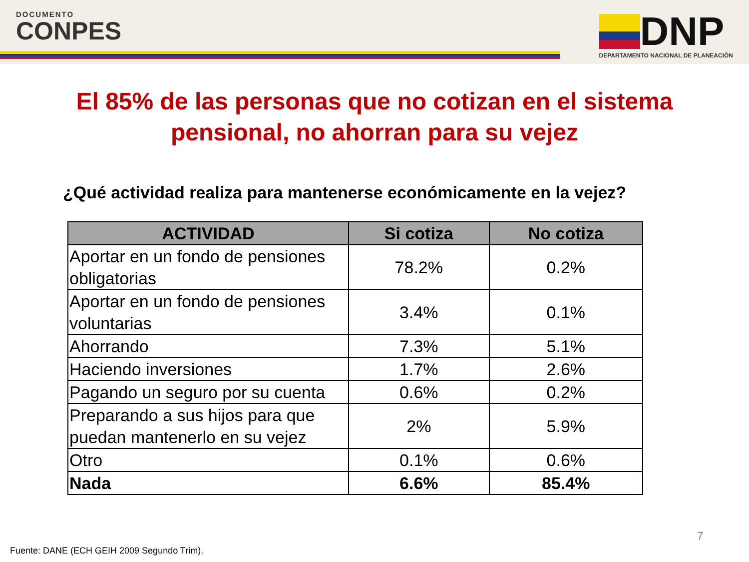DOCUMENTO
CONPES
DNP
DEPARTAMENTO NACIONAL DE PLANEACIÓN
El 85% de las personas que no cotizan en el sistema
pensional, no ahorran para su vejez
¿Qué actividad realiza para mantenerse económicamente en la vejez?
| ACTIVIDAD | Si cotiza | No cotiza |
| --- | --- | --- |
| Aportar en un fondo de pensiones obligatorias | 78.2% | 0.2% |
| Aportar en un fondo de pensiones voluntarias | 3.4% | 0.1% |
| Ahorrando | 7.3% | 5.1% |
| Haciendo inversiones | 1.7% | 2.6% |
| Pagando un seguro por su cuenta | 0.6% | 0.2% |
| Preparando a sus hijos para que puedan mantenerlo en su vejez | 2% | 5.9% |
| Otro | 0.1% | 0.6% |
| Nada | 6.6% | 85.4% |
7
Fuente: DANE (ECH GEIH 2009 Segundo Trim).